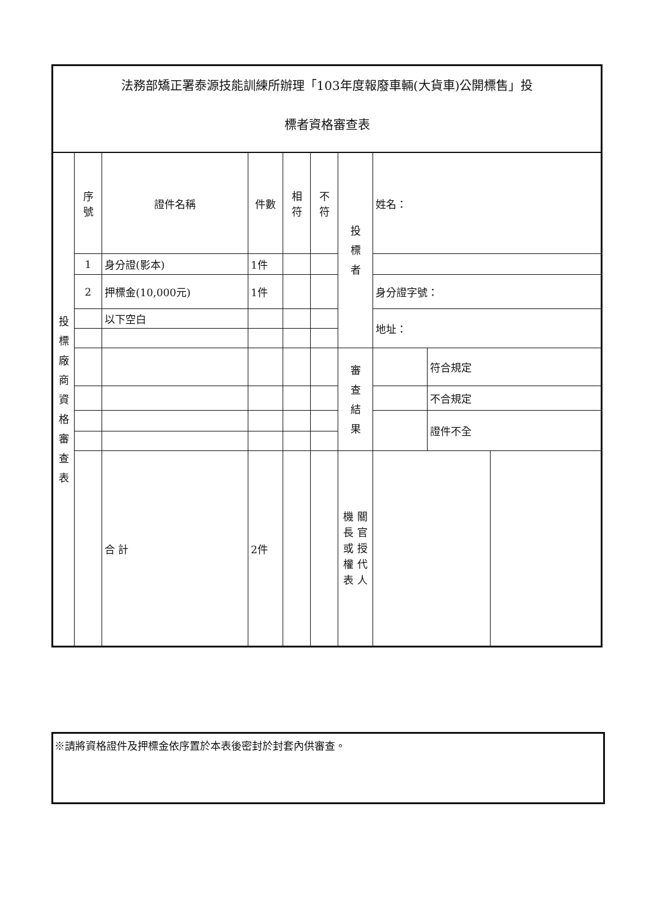法務部矯正署泰源技能訓練所辦理「103年度報廢車輛(大貨車)公開標售」投
標者資格審查表
| 投 標 廠 商 資 格 審 查 表 | 序 號 | 證件名稱 | 件數 | 相 符 | 不 符 | 投 標 者 | 姓名： | | |
| | 1 | 身分證(影本) | 1件 | | | | | | |
| | 2 | 押標金(10,000元) | 1件 | | | | 身分證字號： | | |
| | | 以下空白 | | | | | 地址： | | |
| | | | | | | 審 查 結 果 | | 符合規定 | |
| | | | | | | | | 不合規定 | |
| | | | | | | | | 證件不全 | |
| | | 合 計 | 2件 | | | 機 關 長 官 或 授 權 代 表 人 | | | |
※請將資格證件及押標金依序置於本表後密封於封套內供審查。